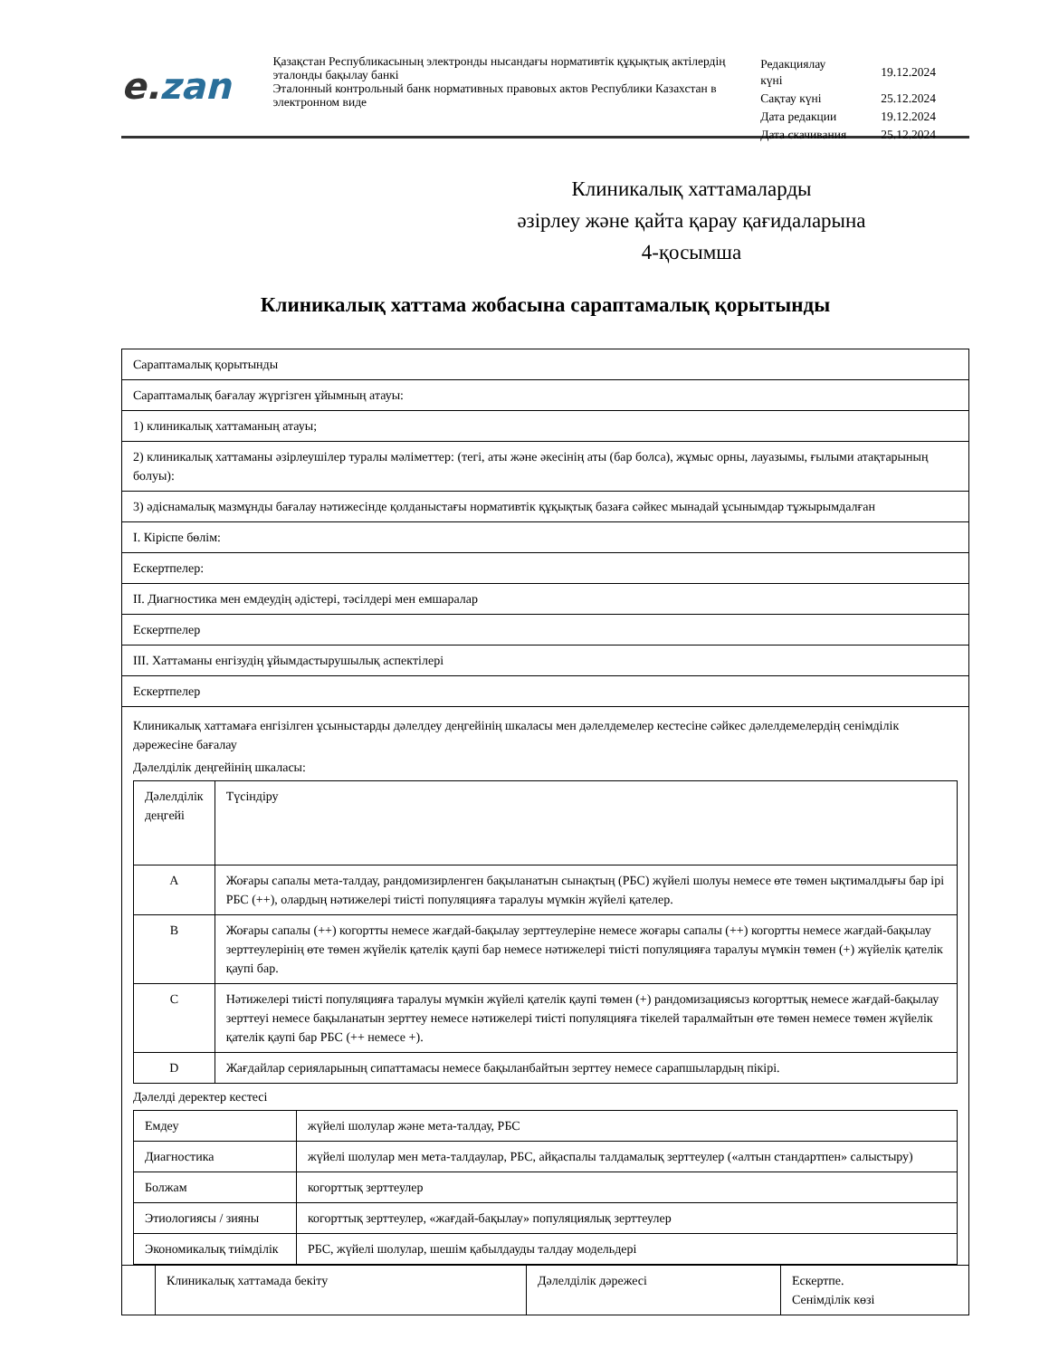e. zan
Қазақстан Республикасының электронды нысандағы нормативтік құқықтық актілердің эталонды бақылау банкі
Эталонный контрольный банк нормативных правовых актов Республики Казахстан в электронном виде
| Редакциялау күні | 19.12.2024 |
| Сақтау күні | 25.12.2024 |
| Дата редакции | 19.12.2024 |
| Дата скачивания | 25.12.2024 |
Клиникалық хаттамаларды
әзірлеу және қайта қарау қағидаларына
4-қосымша
Клиникалық хаттама жобасына сараптамалық қорытынды
| Сараптамалық қорытынды | | | |
| Сараптамалық бағалау жүргізген ұйымның атауы: | | | |
| 1) клиникалық хаттаманың атауы; | | | |
| 2) клиникалық хаттаманы әзірлеушілер туралы мәліметтер: (тегі, аты және әкесінің аты (бар болса), жұмыс орны, лауазымы, ғылыми атақтарының болуы): | | | |
| 3) әдіснамалық мазмұнды бағалау нәтижесінде қолданыстағы нормативтік құқықтық базаға сәйкес мынадай ұсынымдар тұжырымдалған | | | |
| I. Кіріспе бөлім: | | | |
| Ескертпелер: | | | |
| II. Диагностика мен емдеудің әдістері, тәсілдері мен емшаралар | | | |
| Ескертпелер | | | |
| III. Хаттаманы енгізудің ұйымдастырушылық аспектілері | | | |
| Ескертпелер | | | |
| Клиникалық хаттамаға енгізілген ұсыныстарды дәлелдеу деңгейінің шкаласы мен дәлелдемелер кестесіне сәйкес дәлелдемелердің сенімділік дәрежесіне бағалау Дәлелділік деңгейінің шкаласы: / Дәлелділік деңгейі / Түсіндіру / / A / Жоғары сапалы мета-талдау, рандомизирленген бақыланатын сынақтың (РБС) жүйелі шолуы немесе өте төмен ықтималдығы бар ірі РБС (++), олардың нәтижелері тиісті популяцияға таралуы мүмкін жүйелі қателер. / / B / Жоғары сапалы (++) когортты немесе жағдай-бақылау зерттеулеріне немесе жоғары сапалы (++) когортты немесе жағдай-бақылау зерттеулерінің өте төмен жүйелік қателік қаупі бар немесе нәтижелері тиісті популяцияға таралуы мүмкін төмен (+) жүйелік қателік қаупі бар. / / C / Нәтижелері тиісті популяцияға таралуы мүмкін жүйелі қателік қаупі төмен (+) рандомизациясыз когорттық немесе жағдай-бақылау зерттеуі немесе бақыланатын зерттеу немесе нәтижелері тиісті популяцияға тікелей таралмайтын өте төмен немесе төмен жүйелік қателік қаупі бар РБС (++ немесе +). / / D / Жағдайлар серияларының сипаттамасы немесе бақыланбайтын зерттеу немесе сарапшылардың пікірі. / Дәлелді деректер кестесі / Емдеу / жүйелі шолулар және мета-талдау, РБС / / Диагностика / жүйелі шолулар мен мета-талдаулар, РБС, айқаспалы талдамалық зерттеулер («алтын стандартпен» салыстыру) / / Болжам / когорттық зерттеулер / / Этиологиясы / зияны / когорттық зерттеулер, «жағдай-бақылау» популяциялық зерттеулер / / Экономикалық тиімділік / РБС, жүйелі шолулар, шешім қабылдауды талдау модельдері / | | | |
| | Клиникалық хаттамада бекіту | Дәлелділік дәрежесі | Ескертпе. Сенімділік көзі |